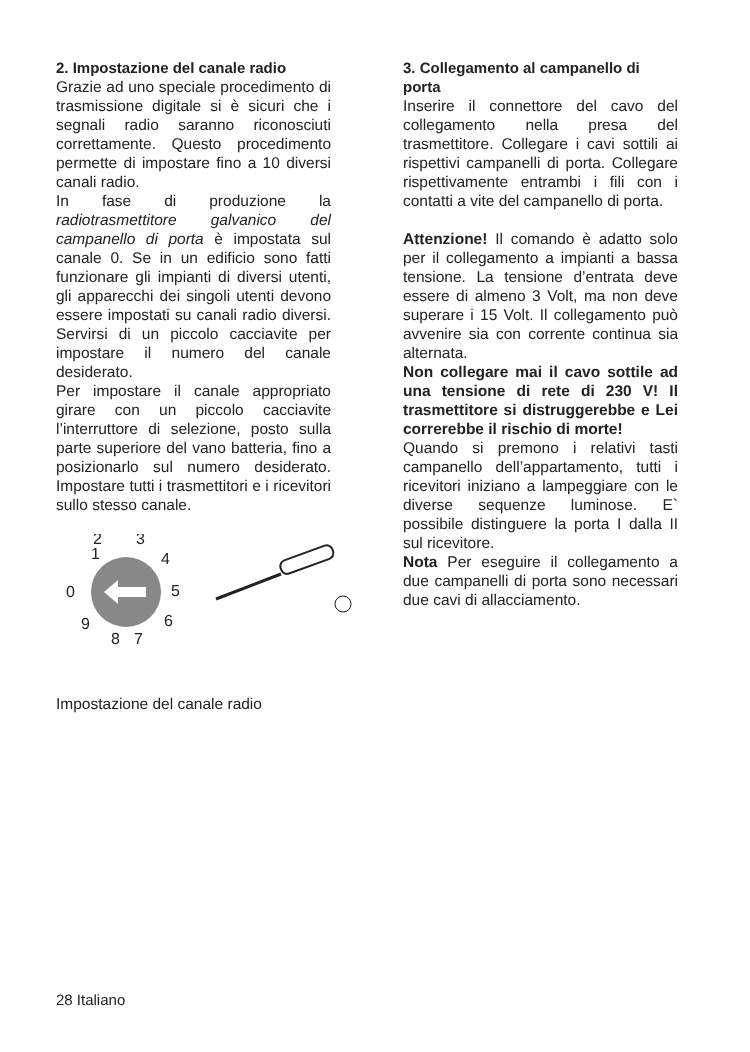2. Impostazione del canale radio
Grazie ad uno speciale procedimento di trasmissione digitale si è sicuri che i segnali radio saranno riconosciuti correttamente. Questo procedimento permette di impostare fino a 10 diversi canali radio.
In fase di produzione la radiotrasmettitore galvanico del campanello di porta è impostata sul canale 0. Se in un edificio sono fatti funzionare gli impianti di diversi utenti, gli apparecchi dei singoli utenti devono essere impostati su canali radio diversi. Servirsi di un piccolo cacciavite per impostare il numero del canale desiderato.
Per impostare il canale appropriato girare con un piccolo cacciavite l’interruttore di selezione, posto sulla parte superiore del vano batteria, fino a posizionarlo sul numero desiderato. Impostare tutti i trasmettitori e i ricevitori sullo stesso canale.
1
2
3
4
5
6
7
8
9
0
Impostazione del canale radio
3. Collegamento al campanello di porta
Inserire il connettore del cavo del collegamento nella presa del trasmettitore. Collegare i cavi sottili ai rispettivi campanelli di porta. Collegare rispettivamente entrambi i fili con i contatti a vite del campanello di porta.
Attenzione! Il comando è adatto solo per il collegamento a impianti a bassa tensione. La tensione d’entrata deve essere di almeno 3 Volt, ma non deve superare i 15 Volt. Il collegamento può avvenire sia con corrente continua sia alternata.
Non collegare mai il cavo sottile ad una tensione di rete di 230 V! Il trasmettitore si distruggerebbe e Lei correrebbe il rischio di morte!
Quando si premono i relativi tasti campanello dell’appartamento, tutti i ricevitori iniziano a lampeggiare con le diverse sequenze luminose. E` possibile distinguere la porta I dalla II sul ricevitore.
Nota Per eseguire il collegamento a due campanelli di porta sono necessari due cavi di allacciamento.
28 Italiano